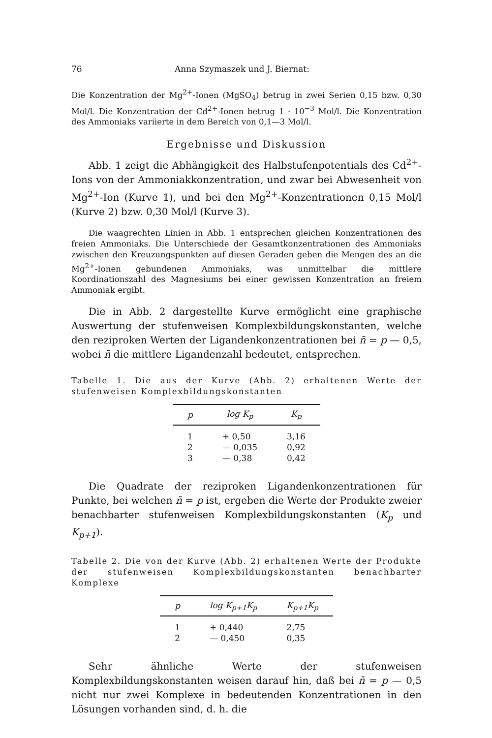76 Anna Szymaszek und J. Biernat:
Die Konzentration der Mg<sup>2+</sup>-Ionen (MgSO<sub>4</sub>) betrug in zwei Serien 0,15 bzw. 0,30 Mol/l. Die Konzentration der Cd<sup>2+</sup>-Ionen betrug 1 · 10<sup>−3</sup> Mol/l. Die Konzentration des Ammoniaks variierte in dem Bereich von 0,1—3 Mol/l.
Ergebnisse und Diskussion
Abb. 1 zeigt die Abhängigkeit des Halbstufenpotentials des Cd<sup>2+</sup>-Ions von der Ammoniakkonzentration, und zwar bei Abwesenheit von Mg<sup>2+</sup>-Ion (Kurve 1), und bei den Mg<sup>2+</sup>-Konzentrationen 0,15 Mol/l (Kurve 2) bzw. 0,30 Mol/l (Kurve 3).
Die waagrechten Linien in Abb. 1 entsprechen gleichen Konzentrationen des freien Ammoniaks. Die Unterschiede der Gesamtkonzentrationen des Ammoniaks zwischen den Kreuzungspunkten auf diesen Geraden geben die Mengen des an die Mg<sup>2+</sup>-Ionen gebundenen Ammoniaks, was unmittelbar die mittlere Koordinationszahl des Magnesiums bei einer gewissen Konzentration an freiem Ammoniak ergibt.
Die in Abb. 2 dargestellte Kurve ermöglicht eine graphische Auswertung der stufenweisen Komplexbildungskonstanten, welche den reziproken Werten der Ligandenkonzentrationen bei n̄ = p — 0,5, wobei n̄ die mittlere Ligandenzahl bedeutet, entsprechen.
Tabelle 1. Die aus der Kurve (Abb. 2) erhaltenen Werte der stufenweisen Komplexbildungskonstanten
| p | log K<sub>p</sub> | K<sub>p</sub> |
| --- | --- | --- |
| 1 | + 0,50 | 3,16 |
| 2 | — 0,035 | 0,92 |
| 3 | — 0,38 | 0,42 |
Die Quadrate der reziproken Ligandenkonzentrationen für Punkte, bei welchen n̄ = p ist, ergeben die Werte der Produkte zweier benachbarter stufenweisen Komplexbildungskonstanten (K<sub>p</sub> und K<sub>p+1</sub>).
Tabelle 2. Die von der Kurve (Abb. 2) erhaltenen Werte der Produkte der stufenweisen Komplexbildungskonstanten benachbarter Komplexe
| p | log K<sub>p+1</sub>K<sub>p</sub> | K<sub>p+1</sub>K<sub>p</sub> |
| --- | --- | --- |
| 1 | + 0,440 | 2,75 |
| 2 | — 0,450 | 0,35 |
Sehr ähnliche Werte der stufenweisen Komplexbildungskonstanten weisen darauf hin, daß bei n̄ = p — 0,5 nicht nur zwei Komplexe in bedeutenden Konzentrationen in den Lösungen vorhanden sind, d. h. die